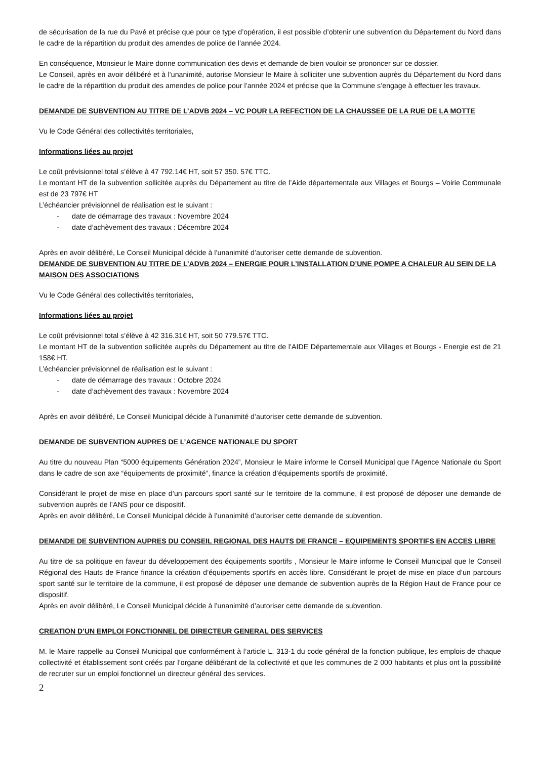de sécurisation de la rue du Pavé et précise que pour ce type d’opération, il est possible d’obtenir une subvention du Département du Nord dans le cadre de la répartition du produit des amendes de police de l’année 2024.
En conséquence, Monsieur le Maire donne communication des devis et demande de bien vouloir se prononcer sur ce dossier.
Le Conseil, après en avoir délibéré et à l’unanimité, autorise Monsieur le Maire à solliciter une subvention auprès du Département du Nord dans le cadre de la répartition du produit des amendes de police pour l’année 2024 et précise que la Commune s’engage à effectuer les travaux.
DEMANDE DE SUBVENTION AU TITRE DE L’ADVB 2024 – VC POUR LA REFECTION DE LA CHAUSSEE DE LA RUE DE LA MOTTE
Vu le Code Général des collectivités territoriales,
Informations liées au projet
Le coût prévisionnel total s’élève à 47 792.14€ HT, soit 57 350. 57€ TTC.
Le montant HT de la subvention sollicitée auprès du Département au titre de l’Aide départementale aux Villages et Bourgs – Voirie Communale est de 23 797€ HT
L’échéancier prévisionnel de réalisation est le suivant :
- date de démarrage des travaux : Novembre 2024
- date d’achèvement des travaux : Décembre 2024
Après en avoir délibéré, Le Conseil Municipal décide à l’unanimité d’autoriser cette demande de subvention.
DEMANDE DE SUBVENTION AU TITRE DE L’ADVB 2024 – ENERGIE POUR L’INSTALLATION D’UNE POMPE A CHALEUR AU SEIN DE LA MAISON DES ASSOCIATIONS
Vu le Code Général des collectivités territoriales,
Informations liées au projet
Le coût prévisionnel total s’élève à 42 316.31€ HT, soit 50 779.57€ TTC.
Le montant HT de la subvention sollicitée auprès du Département au titre de l’AIDE Départementale aux Villages et Bourgs - Energie est de 21 158€ HT.
L’échéancier prévisionnel de réalisation est le suivant :
- date de démarrage des travaux : Octobre 2024
- date d’achèvement des travaux : Novembre 2024
Après en avoir délibéré, Le Conseil Municipal décide à l’unanimité d’autoriser cette demande de subvention.
DEMANDE DE SUBVENTION AUPRES DE L’AGENCE NATIONALE DU SPORT
Au titre du nouveau Plan “5000 équipements Génération 2024”, Monsieur le Maire informe le Conseil Municipal que l’Agence Nationale du Sport dans le cadre de son axe “équipements de proximité”, finance la création d’équipements sportifs de proximité.
Considérant le projet de mise en place d’un parcours sport santé sur le territoire de la commune, il est proposé de déposer une demande de subvention auprès de l’ANS pour ce dispositif.
Après en avoir délibéré, Le Conseil Municipal décide à l’unanimité d’autoriser cette demande de subvention.
DEMANDE DE SUBVENTION AUPRES DU CONSEIL REGIONAL DES HAUTS DE FRANCE – EQUIPEMENTS SPORTIFS EN ACCES LIBRE
Au titre de sa politique en faveur du développement des équipements sportifs , Monsieur le Maire informe le Conseil Municipal que le Conseil Régional des Hauts de France finance la création d’équipements sportifs en accès libre. Considérant le projet de mise en place d’un parcours sport santé sur le territoire de la commune, il est proposé de déposer une demande de subvention auprès de la Région Haut de France pour ce dispositif.
Après en avoir délibéré, Le Conseil Municipal décide à l’unanimité d’autoriser cette demande de subvention.
CREATION D’UN EMPLOI FONCTIONNEL DE DIRECTEUR GENERAL DES SERVICES
M. le Maire rappelle au Conseil Municipal que conformément à l’article L. 313-1 du code général de la fonction publique, les emplois de chaque collectivité et établissement sont créés par l’organe délibérant de la collectivité et que les communes de 2 000 habitants et plus ont la possibilité de recruter sur un emploi fonctionnel un directeur général des services.
2